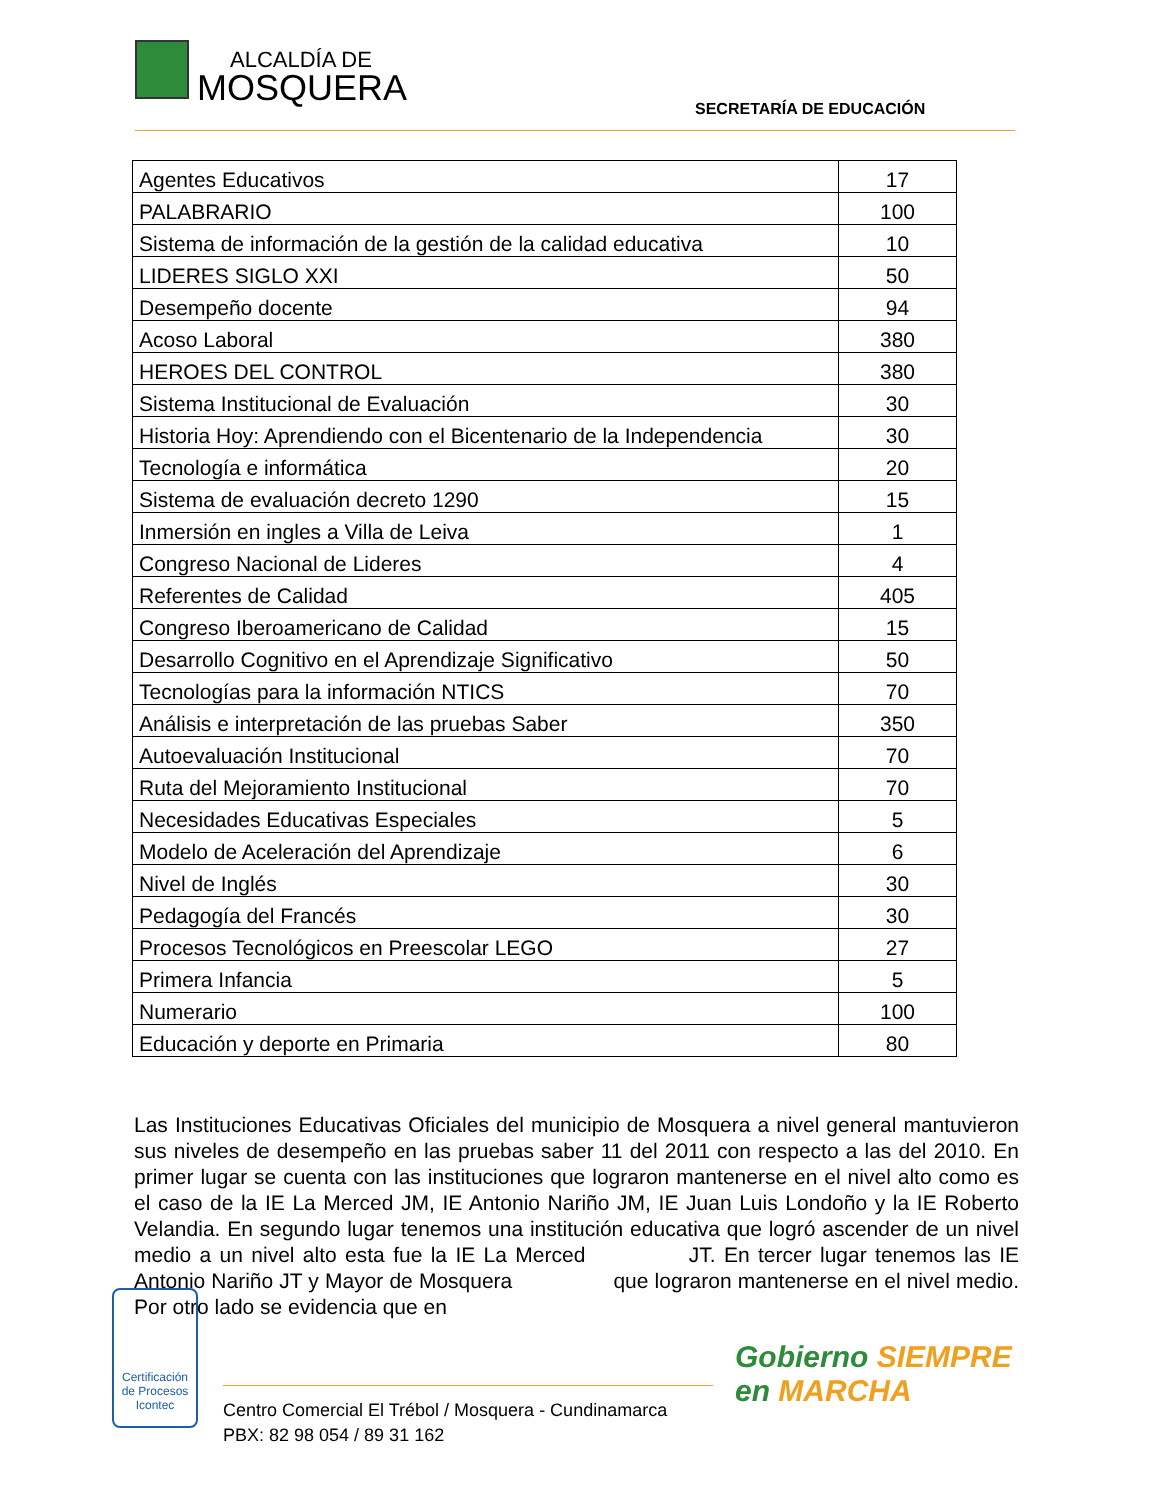ALCALDÍA DE
MOSQUERA SECRETARÍA DE EDUCACIÓN
| Agentes Educativos | 17 |
| PALABRARIO | 100 |
| Sistema de información de la gestión de la calidad educativa | 10 |
| LIDERES SIGLO XXI | 50 |
| Desempeño docente | 94 |
| Acoso Laboral | 380 |
| HEROES DEL CONTROL | 380 |
| Sistema Institucional de Evaluación | 30 |
| Historia Hoy: Aprendiendo con el Bicentenario de la Independencia | 30 |
| Tecnología e informática | 20 |
| Sistema de evaluación decreto 1290 | 15 |
| Inmersión en ingles a Villa de Leiva | 1 |
| Congreso Nacional de Lideres | 4 |
| Referentes de Calidad | 405 |
| Congreso Iberoamericano de Calidad | 15 |
| Desarrollo Cognitivo en el Aprendizaje Significativo | 50 |
| Tecnologías para la información NTICS | 70 |
| Análisis e interpretación de las pruebas Saber | 350 |
| Autoevaluación Institucional | 70 |
| Ruta del Mejoramiento Institucional | 70 |
| Necesidades Educativas Especiales | 5 |
| Modelo de Aceleración del Aprendizaje | 6 |
| Nivel de Inglés | 30 |
| Pedagogía del Francés | 30 |
| Procesos Tecnológicos en Preescolar LEGO | 27 |
| Primera Infancia | 5 |
| Numerario | 100 |
| Educación y deporte en Primaria | 80 |
Las Instituciones Educativas Oficiales del municipio de Mosquera a nivel general mantuvieron sus niveles de desempeño en las pruebas saber 11 del 2011 con respecto a las del 2010. En primer lugar se cuenta con las instituciones que lograron mantenerse en el nivel alto como es el caso de la IE La Merced JM, IE Antonio Nariño JM, IE Juan Luis Londoño y la IE Roberto Velandia. En segundo lugar tenemos una institución educativa que logró ascender de un nivel medio a un nivel alto esta fue la IE La Merced JT. En tercer lugar tenemos las IE Antonio Nariño JT y Mayor de Mosquera que lograron mantenerse en el nivel medio. Por otro lado se evidencia que en
Certificación de Procesos
Icontec
Centro Comercial El Trébol / Mosquera - Cundinamarca
PBX: 82 98 054 / 89 31 162
Gobierno SIEMPRE
en MARCHA